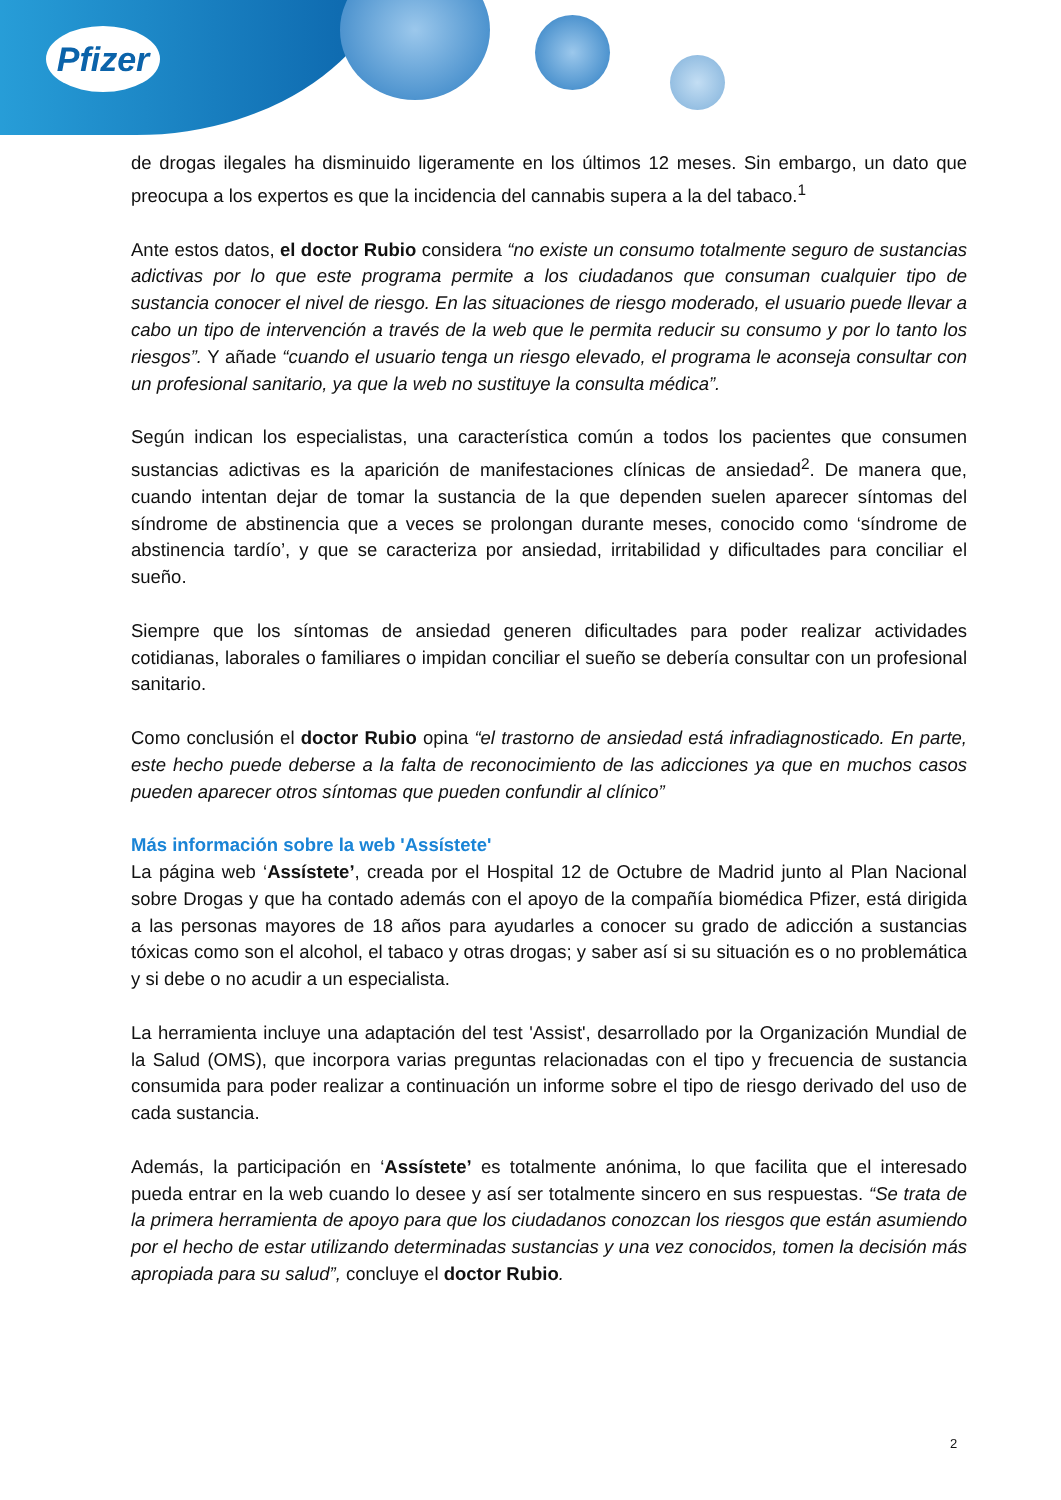Pfizer
de drogas ilegales ha disminuido ligeramente en los últimos 12 meses. Sin embargo, un dato que preocupa a los expertos es que la incidencia del cannabis supera a la del tabaco.<sup>1</sup>
Ante estos datos, el doctor Rubio considera “no existe un consumo totalmente seguro de sustancias adictivas por lo que este programa permite a los ciudadanos que consuman cualquier tipo de sustancia conocer el nivel de riesgo. En las situaciones de riesgo moderado, el usuario puede llevar a cabo un tipo de intervención a través de la web que le permita reducir su consumo y por lo tanto los riesgos”. Y añade “cuando el usuario tenga un riesgo elevado, el programa le aconseja consultar con un profesional sanitario, ya que la web no sustituye la consulta médica”.
Según indican los especialistas, una característica común a todos los pacientes que consumen sustancias adictivas es la aparición de manifestaciones clínicas de ansiedad<sup>2</sup>. De manera que, cuando intentan dejar de tomar la sustancia de la que dependen suelen aparecer síntomas del síndrome de abstinencia que a veces se prolongan durante meses, conocido como ‘síndrome de abstinencia tardío’, y que se caracteriza por ansiedad, irritabilidad y dificultades para conciliar el sueño.
Siempre que los síntomas de ansiedad generen dificultades para poder realizar actividades cotidianas, laborales o familiares o impidan conciliar el sueño se debería consultar con un profesional sanitario.
Como conclusión el doctor Rubio opina “el trastorno de ansiedad está infradiagnosticado. En parte, este hecho puede deberse a la falta de reconocimiento de las adicciones ya que en muchos casos pueden aparecer otros síntomas que pueden confundir al clínico”
Más información sobre la web 'Assístete'
La página web ‘Assístete’, creada por el Hospital 12 de Octubre de Madrid junto al Plan Nacional sobre Drogas y que ha contado además con el apoyo de la compañía biomédica Pfizer, está dirigida a las personas mayores de 18 años para ayudarles a conocer su grado de adicción a sustancias tóxicas como son el alcohol, el tabaco y otras drogas; y saber así si su situación es o no problemática y si debe o no acudir a un especialista.
La herramienta incluye una adaptación del test 'Assist', desarrollado por la Organización Mundial de la Salud (OMS), que incorpora varias preguntas relacionadas con el tipo y frecuencia de sustancia consumida para poder realizar a continuación un informe sobre el tipo de riesgo derivado del uso de cada sustancia.
Además, la participación en ‘Assístete’ es totalmente anónima, lo que facilita que el interesado pueda entrar en la web cuando lo desee y así ser totalmente sincero en sus respuestas. “Se trata de la primera herramienta de apoyo para que los ciudadanos conozcan los riesgos que están asumiendo por el hecho de estar utilizando determinadas sustancias y una vez conocidos, tomen la decisión más apropiada para su salud”, concluye el doctor Rubio.
2